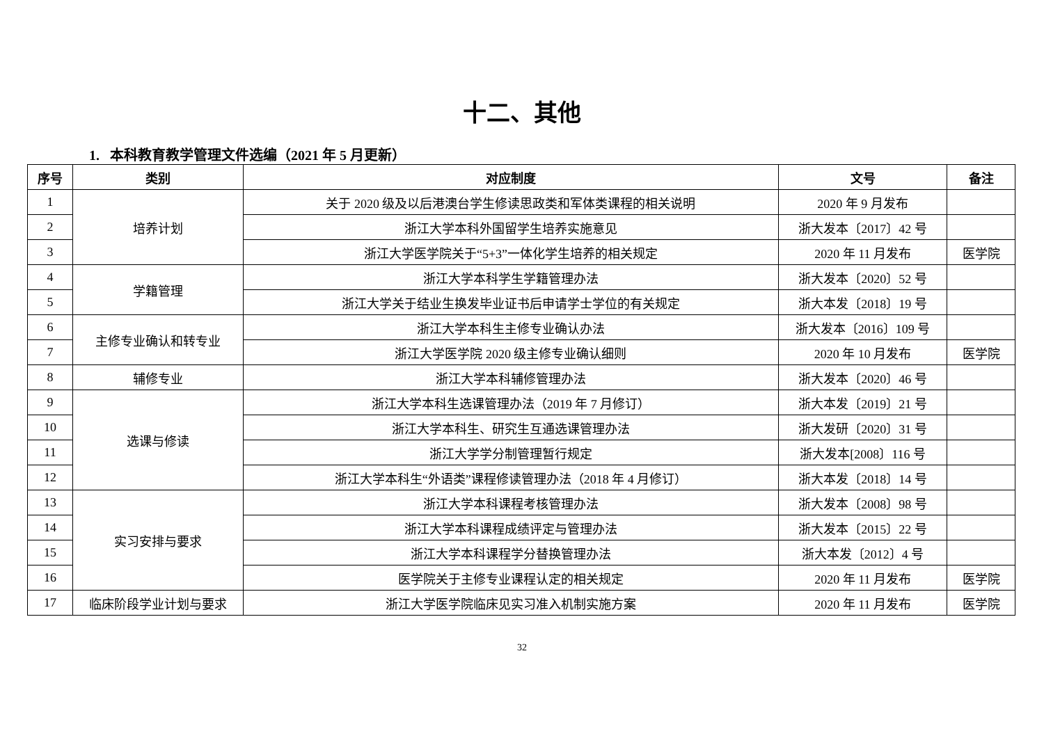十二、其他
1. 本科教育教学管理文件选编（2021 年 5 月更新）
| 序号 | 类别 | 对应制度 | 文号 | 备注 |
| --- | --- | --- | --- | --- |
| 1 | 培养计划 | 关于 2020 级及以后港澳台学生修读思政类和军体类课程的相关说明 | 2020 年 9 月发布 | |
| 2 | | 浙江大学本科外国留学生培养实施意见 | 浙大发本〔2017〕42 号 | |
| 3 | | 浙江大学医学院关于“5+3”一体化学生培养的相关规定 | 2020 年 11 月发布 | 医学院 |
| 4 | 学籍管理 | 浙江大学本科学生学籍管理办法 | 浙大发本〔2020〕52 号 | |
| 5 | | 浙江大学关于结业生换发毕业证书后申请学士学位的有关规定 | 浙大本发〔2018〕19 号 | |
| 6 | 主修专业确认和转专业 | 浙江大学本科生主修专业确认办法 | 浙大发本〔2016〕109 号 | |
| 7 | | 浙江大学医学院 2020 级主修专业确认细则 | 2020 年 10 月发布 | 医学院 |
| 8 | 辅修专业 | 浙江大学本科辅修管理办法 | 浙大发本〔2020〕46 号 | |
| 9 | 选课与修读 | 浙江大学本科生选课管理办法（2019 年 7 月修订） | 浙大本发〔2019〕21 号 | |
| 10 | | 浙江大学本科生、研究生互通选课管理办法 | 浙大发研〔2020〕31 号 | |
| 11 | | 浙江大学学分制管理暂行规定 | 浙大发本[2008〕116 号 | |
| 12 | | 浙江大学本科生“外语类”课程修读管理办法（2018 年 4 月修订） | 浙大本发〔2018〕14 号 | |
| 13 | 实习安排与要求 | 浙江大学本科课程考核管理办法 | 浙大发本〔2008〕98 号 | |
| 14 | | 浙江大学本科课程成绩评定与管理办法 | 浙大发本〔2015〕22 号 | |
| 15 | | 浙江大学本科课程学分替换管理办法 | 浙大本发〔2012〕4 号 | |
| 16 | | 医学院关于主修专业课程认定的相关规定 | 2020 年 11 月发布 | 医学院 |
| 17 | 临床阶段学业计划与要求 | 浙江大学医学院临床见实习准入机制实施方案 | 2020 年 11 月发布 | 医学院 |
32